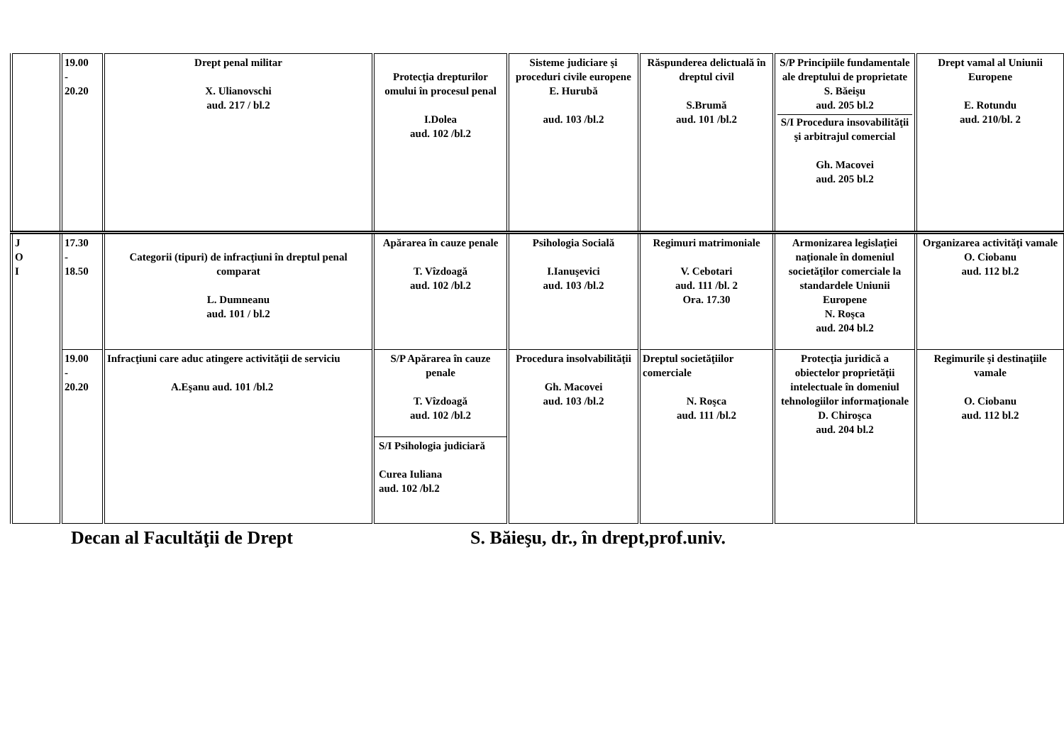| | 19.00 - 20.20 | Drept penal militar X. Ulianovschi aud. 217 / bl.2 | Protecţia drepturilor omului în procesul penal I.Dolea aud. 102 /bl.2 | Sisteme judiciare şi proceduri civile europene E. Hurubă aud. 103 /bl.2 | Răspunderea delictuală în dreptul civil S.Brumă aud. 101 /bl.2 | S/P Principiile fundamentale ale dreptului de proprietate S. Băeişu aud. 205 bl.2 S/I Procedura insovabilităţii şi arbitrajul comercial Gh. Macovei aud. 205 bl.2 | Drept vamal al Uniunii Europene E. Rotundu aud. 210/bl. 2 |
| J O I | 17.30 - 18.50 | Categorii (tipuri) de infracţiuni în dreptul penal comparat L. Dumneanu aud. 101 / bl.2 | Apărarea în cauze penale T. Vîzdoagă aud. 102 /bl.2 | Psihologia Socială I.Ianuşevici aud. 103 /bl.2 | Regimuri matrimoniale V. Cebotari aud. 111 /bl. 2 Ora. 17.30 | Armonizarea legislaţiei naţionale în domeniul societăţilor comerciale la standardele Uniunii Europene N. Roşca aud. 204 bl.2 | Organizarea activităţi vamale O. Ciobanu aud. 112 bl.2 |
| | 19.00 - 20.20 | Infracţiuni care aduc atingere activităţii de serviciu A.Eşanu aud. 101 /bl.2 | S/P Apărarea în cauze penale T. Vîzdoagă aud. 102 /bl.2 S/I Psihologia judiciară Curea Iuliana aud. 102 /bl.2 | Procedura insolvabilităţii Gh. Macovei aud. 103 /bl.2 | Dreptul societăţiilor comerciale N. Roşca aud. 111 /bl.2 | Protecţia juridică a obiectelor proprietăţii intelectuale în domeniul tehnologiilor informaţionale D. Chiroşca aud. 204 bl.2 | Regimurile şi destinaţiile vamale O. Ciobanu aud. 112 bl.2 |
Decan al Facultăţii de Drept S. Băieşu, dr., în drept,prof.univ.